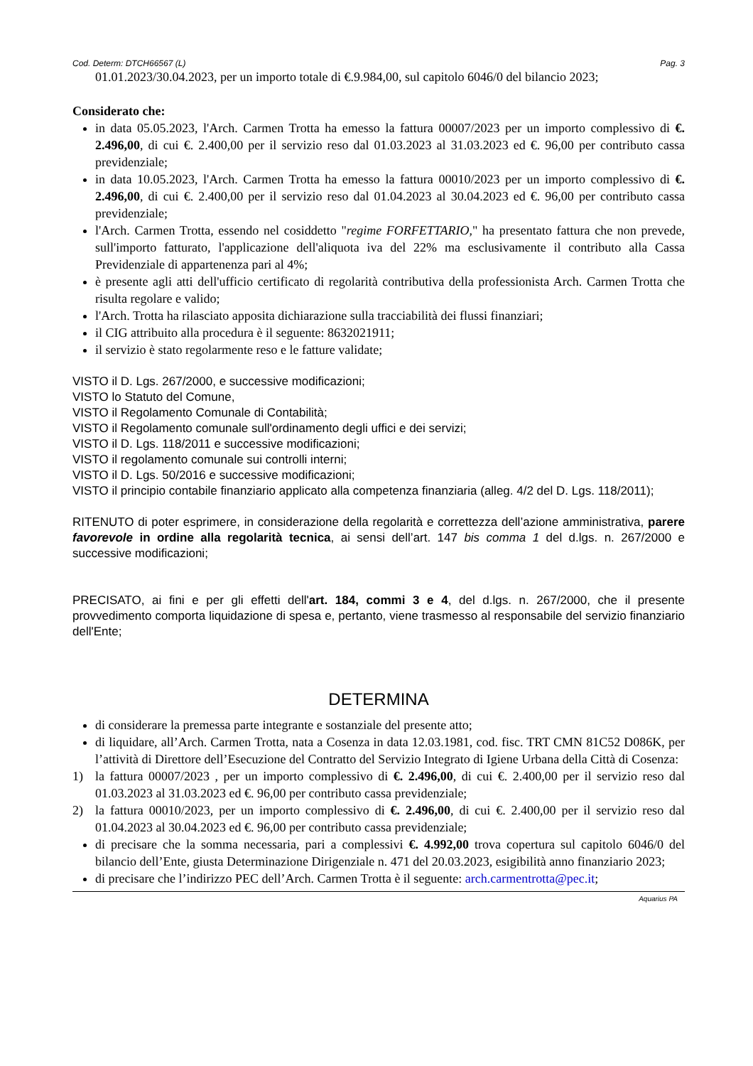Cod. Determ: DTCH66567 (L) Pag. 3
01.01.2023/30.04.2023, per un importo totale di €.9.984,00, sul capitolo 6046/0 del bilancio 2023;
Considerato che:
in data 05.05.2023, l'Arch. Carmen Trotta ha emesso la fattura 00007/2023 per un importo complessivo di €. 2.496,00, di cui €. 2.400,00 per il servizio reso dal 01.03.2023 al 31.03.2023 ed €. 96,00 per contributo cassa previdenziale;
in data 10.05.2023, l'Arch. Carmen Trotta ha emesso la fattura 00010/2023 per un importo complessivo di €. 2.496,00, di cui €. 2.400,00 per il servizio reso dal 01.04.2023 al 30.04.2023 ed €. 96,00 per contributo cassa previdenziale;
l'Arch. Carmen Trotta, essendo nel cosiddetto "regime FORFETTARIO," ha presentato fattura che non prevede, sull'importo fatturato, l'applicazione dell'aliquota iva del 22% ma esclusivamente il contributo alla Cassa Previdenziale di appartenenza pari al 4%;
è presente agli atti dell'ufficio certificato di regolarità contributiva della professionista Arch. Carmen Trotta che risulta regolare e valido;
l'Arch. Trotta ha rilasciato apposita dichiarazione sulla tracciabilità dei flussi finanziari;
il CIG attribuito alla procedura è il seguente: 8632021911;
il servizio è stato regolarmente reso e le fatture validate;
VISTO il D. Lgs. 267/2000, e successive modificazioni;
VISTO lo Statuto del Comune,
VISTO il Regolamento Comunale di Contabilità;
VISTO il Regolamento comunale sull'ordinamento degli uffici e dei servizi;
VISTO il D. Lgs. 118/2011 e successive modificazioni;
VISTO il regolamento comunale sui controlli interni;
VISTO il D. Lgs. 50/2016 e successive modificazioni;
VISTO il principio contabile finanziario applicato alla competenza finanziaria (alleg. 4/2 del D. Lgs. 118/2011);
RITENUTO di poter esprimere, in considerazione della regolarità e correttezza dell’azione amministrativa, parere favorevole in ordine alla regolarità tecnica, ai sensi dell’art. 147 bis comma 1 del d.lgs. n. 267/2000 e successive modificazioni;
PRECISATO, ai fini e per gli effetti dell'art. 184, commi 3 e 4, del d.lgs. n. 267/2000, che il presente provvedimento comporta liquidazione di spesa e, pertanto, viene trasmesso al responsabile del servizio finanziario dell'Ente;
DETERMINA
di considerare la premessa parte integrante e sostanziale del presente atto;
di liquidare, all’Arch. Carmen Trotta, nata a Cosenza in data 12.03.1981, cod. fisc. TRT CMN 81C52 D086K, per l’attività di Direttore dell’Esecuzione del Contratto del Servizio Integrato di Igiene Urbana della Città di Cosenza:
1) la fattura 00007/2023 , per un importo complessivo di €. 2.496,00, di cui €. 2.400,00 per il servizio reso dal 01.03.2023 al 31.03.2023 ed €. 96,00 per contributo cassa previdenziale;
2) la fattura 00010/2023, per un importo complessivo di €. 2.496,00, di cui €. 2.400,00 per il servizio reso dal 01.04.2023 al 30.04.2023 ed €. 96,00 per contributo cassa previdenziale;
di precisare che la somma necessaria, pari a complessivi €. 4.992,00 trova copertura sul capitolo 6046/0 del bilancio dell’Ente, giusta Determinazione Dirigenziale n. 471 del 20.03.2023, esigibilità anno finanziario 2023;
di precisare che l’indirizzo PEC dell’Arch. Carmen Trotta è il seguente: arch.carmentrotta@pec.it;
Aquarius PA